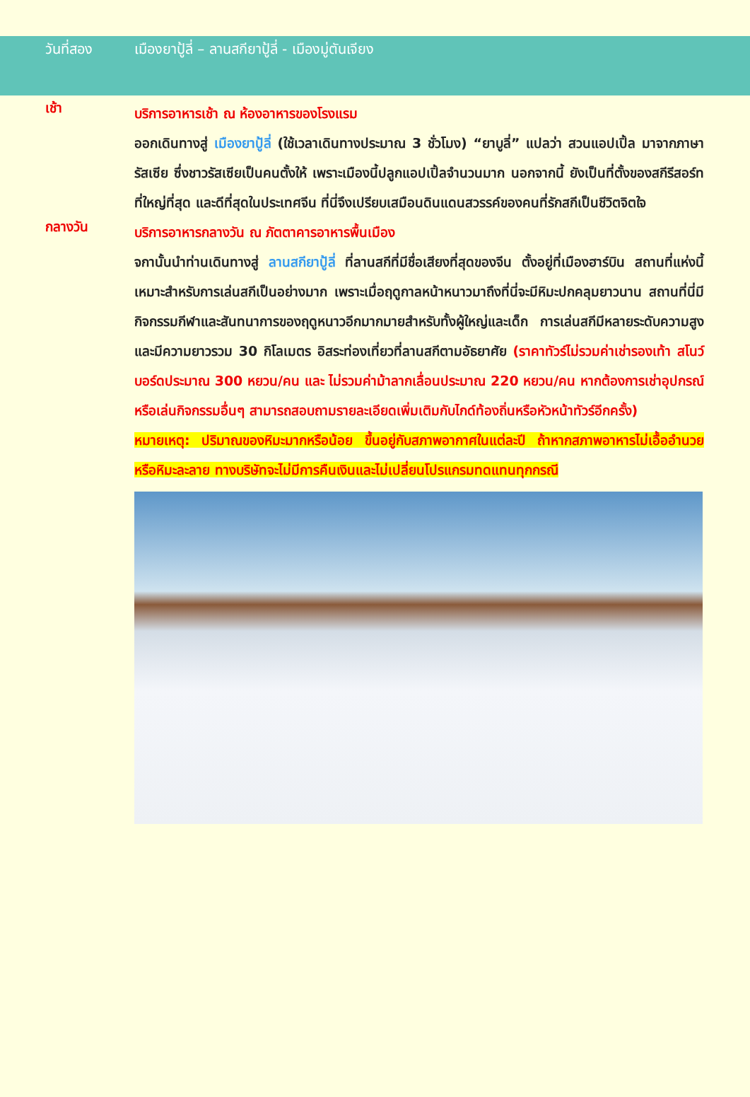วันที่สอง เมืองยาปู้ลี่ – ลานสกียาปู้ลี่ - เมืองมู่ตันเจียง
เช้า
บริการอาหารเช้า ณ ห้องอาหารของโรงแรม
ออกเดินทางสู่ เมืองยาปู้ลี่ (ใช้เวลาเดินทางประมาณ 3 ชั่วโมง) “ยาบูลี่” แปลว่า สวนแอปเปิ้ล มาจากภาษารัสเซีย ซึ่งชาวรัสเซียเป็นคนตั้งให้ เพราะเมืองนี้ปลูกแอปเปิ้ลจำนวนมาก นอกจากนี้ ยังเป็นที่ตั้งของสกีรีสอร์ทที่ใหญ่ที่สุด และดีที่สุดในประเทศจีน ที่นี่จึงเปรียบเสมือนดินแดนสวรรค์ของคนที่รักสกีเป็นชีวิตจิตใจ
กลางวัน
บริการอาหารกลางวัน ณ ภัตตาคารอาหารพื้นเมือง
จกานั้นนำท่านเดินทางสู่ ลานสกียาปู้ลี่ ที่ลานสกีที่มีชื่อเสียงที่สุดของจีน ตั้งอยู่ที่เมืองฮาร์บิน สถานที่แห่งนี้เหมาะสำหรับการเล่นสกีเป็นอย่างมาก เพราะเมื่อฤดูกาลหน้าหนาวมาถึงที่นี่จะมีหิมะปกคลุมยาวนาน สถานที่นี่มีกิจกรรมกีฬาและสันทนาการของฤดูหนาวอีกมากมายสำหรับทั้งผู้ใหญ่และเด็ก การเล่นสกีมีหลายระดับความสูงและมีความยาวรวม 30 กิโลเมตร อิสระท่องเที่ยวที่ลานสกีตามอัธยาศัย (ราคาทัวร์ไม่รวมค่าเช่ารองเท้า สโนว์บอร์ดประมาณ 300 หยวน/คน และ ไม่รวมค่าม้าลากเลื่อนประมาณ 220 หยวน/คน หากต้องการเช่าอุปกรณ์หรือเล่นกิจกรรมอื่นๆ สามารถสอบถามรายละเอียดเพิ่มเติมกับไกด์ท้องถิ่นหรือหัวหน้าทัวร์อีกครั้ง)
หมายเหตุ: ปริมาณของหิมะมากหรือน้อย ขึ้นอยู่กับสภาพอากาศในแต่ละปี ถ้าหากสภาพอาหารไม่เอื้ออำนวยหรือหิมะละลาย ทางบริษัทจะไม่มีการคืนเงินและไม่เปลี่ยนโปรแกรมทดแทนทุกกรณี